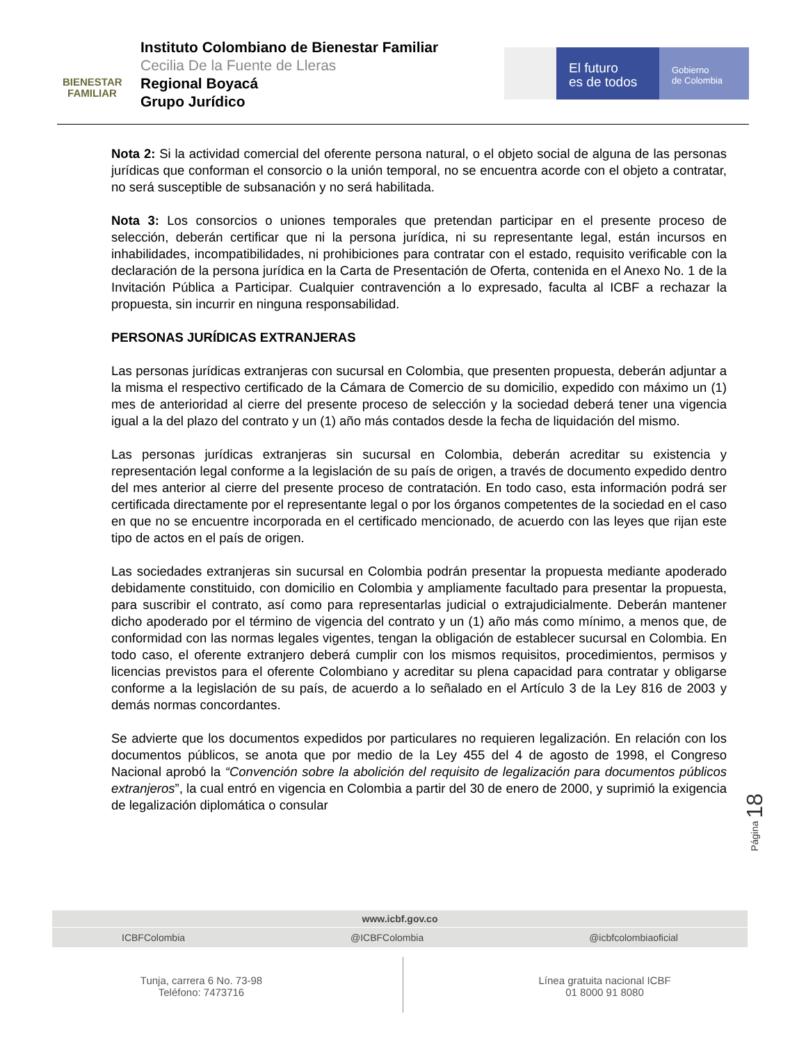BIENESTAR
FAMILIAR
Instituto Colombiano de Bienestar Familiar
Cecilia De la Fuente de Lleras
Regional Boyacá
Grupo Jurídico
El futuro
es de todos
Gobierno
de Colombia
Nota 2: Si la actividad comercial del oferente persona natural, o el objeto social de alguna de las personas jurídicas que conforman el consorcio o la unión temporal, no se encuentra acorde con el objeto a contratar, no será susceptible de subsanación y no será habilitada.
Nota 3: Los consorcios o uniones temporales que pretendan participar en el presente proceso de selección, deberán certificar que ni la persona jurídica, ni su representante legal, están incursos en inhabilidades, incompatibilidades, ni prohibiciones para contratar con el estado, requisito verificable con la declaración de la persona jurídica en la Carta de Presentación de Oferta, contenida en el Anexo No. 1 de la Invitación Pública a Participar. Cualquier contravención a lo expresado, faculta al ICBF a rechazar la propuesta, sin incurrir en ninguna responsabilidad.
PERSONAS JURÍDICAS EXTRANJERAS
Las personas jurídicas extranjeras con sucursal en Colombia, que presenten propuesta, deberán adjuntar a la misma el respectivo certificado de la Cámara de Comercio de su domicilio, expedido con máximo un (1) mes de anterioridad al cierre del presente proceso de selección y la sociedad deberá tener una vigencia igual a la del plazo del contrato y un (1) año más contados desde la fecha de liquidación del mismo.
Las personas jurídicas extranjeras sin sucursal en Colombia, deberán acreditar su existencia y representación legal conforme a la legislación de su país de origen, a través de documento expedido dentro del mes anterior al cierre del presente proceso de contratación. En todo caso, esta información podrá ser certificada directamente por el representante legal o por los órganos competentes de la sociedad en el caso en que no se encuentre incorporada en el certificado mencionado, de acuerdo con las leyes que rijan este tipo de actos en el país de origen.
Las sociedades extranjeras sin sucursal en Colombia podrán presentar la propuesta mediante apoderado debidamente constituido, con domicilio en Colombia y ampliamente facultado para presentar la propuesta, para suscribir el contrato, así como para representarlas judicial o extrajudicialmente. Deberán mantener dicho apoderado por el término de vigencia del contrato y un (1) año más como mínimo, a menos que, de conformidad con las normas legales vigentes, tengan la obligación de establecer sucursal en Colombia. En todo caso, el oferente extranjero deberá cumplir con los mismos requisitos, procedimientos, permisos y licencias previstos para el oferente Colombiano y acreditar su plena capacidad para contratar y obligarse conforme a la legislación de su país, de acuerdo a lo señalado en el Artículo 3 de la Ley 816 de 2003 y demás normas concordantes.
Se advierte que los documentos expedidos por particulares no requieren legalización. En relación con los documentos públicos, se anota que por medio de la Ley 455 del 4 de agosto de 1998, el Congreso Nacional aprobó la “Convención sobre la abolición del requisito de legalización para documentos públicos extranjeros”, la cual entró en vigencia en Colombia a partir del 30 de enero de 2000, y suprimió la exigencia de legalización diplomática o consular
Página 18
www.icbf.gov.co
ICBFColombia @ICBFColombia @icbfcolombiaoficial
Tunja, carrera 6 No. 73-98
Teléfono: 7473716
Línea gratuita nacional ICBF
01 8000 91 8080